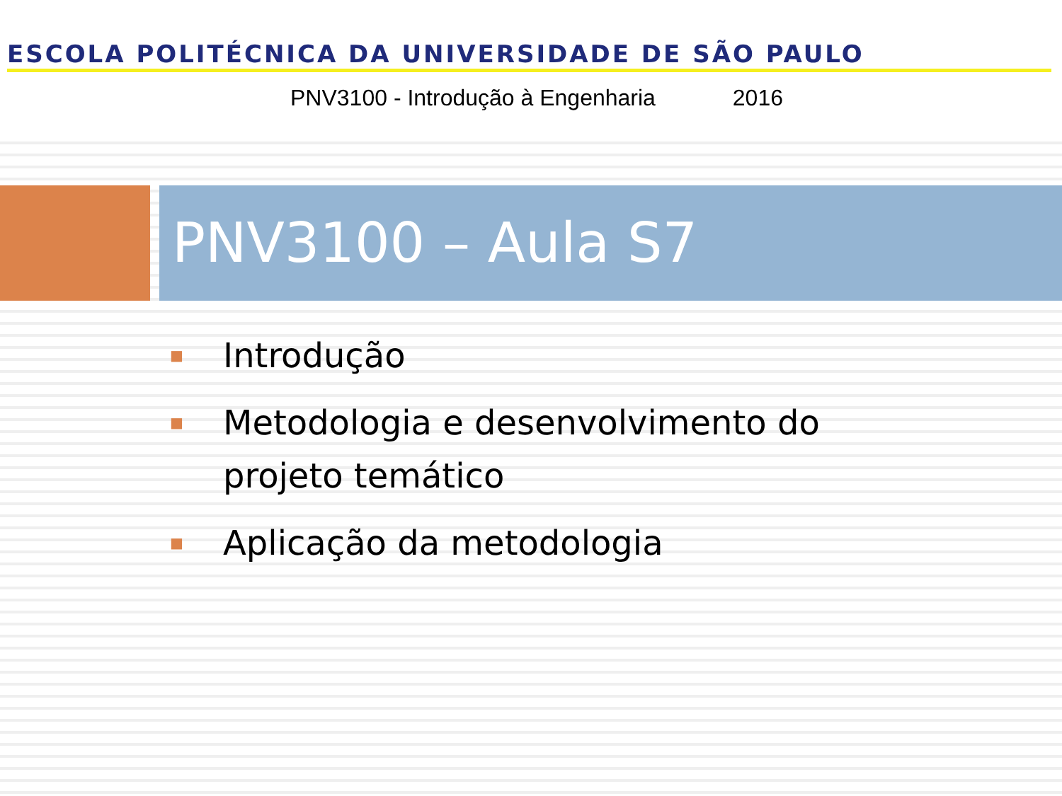ESCOLA POLITÉCNICA DA UNIVERSIDADE DE SÃO PAULO
PNV3100 - Introdução à Engenharia 2016
PNV3100 – Aula S7
■ Introdução
■ Metodologia e desenvolvimento do projeto temático
■ Aplicação da metodologia